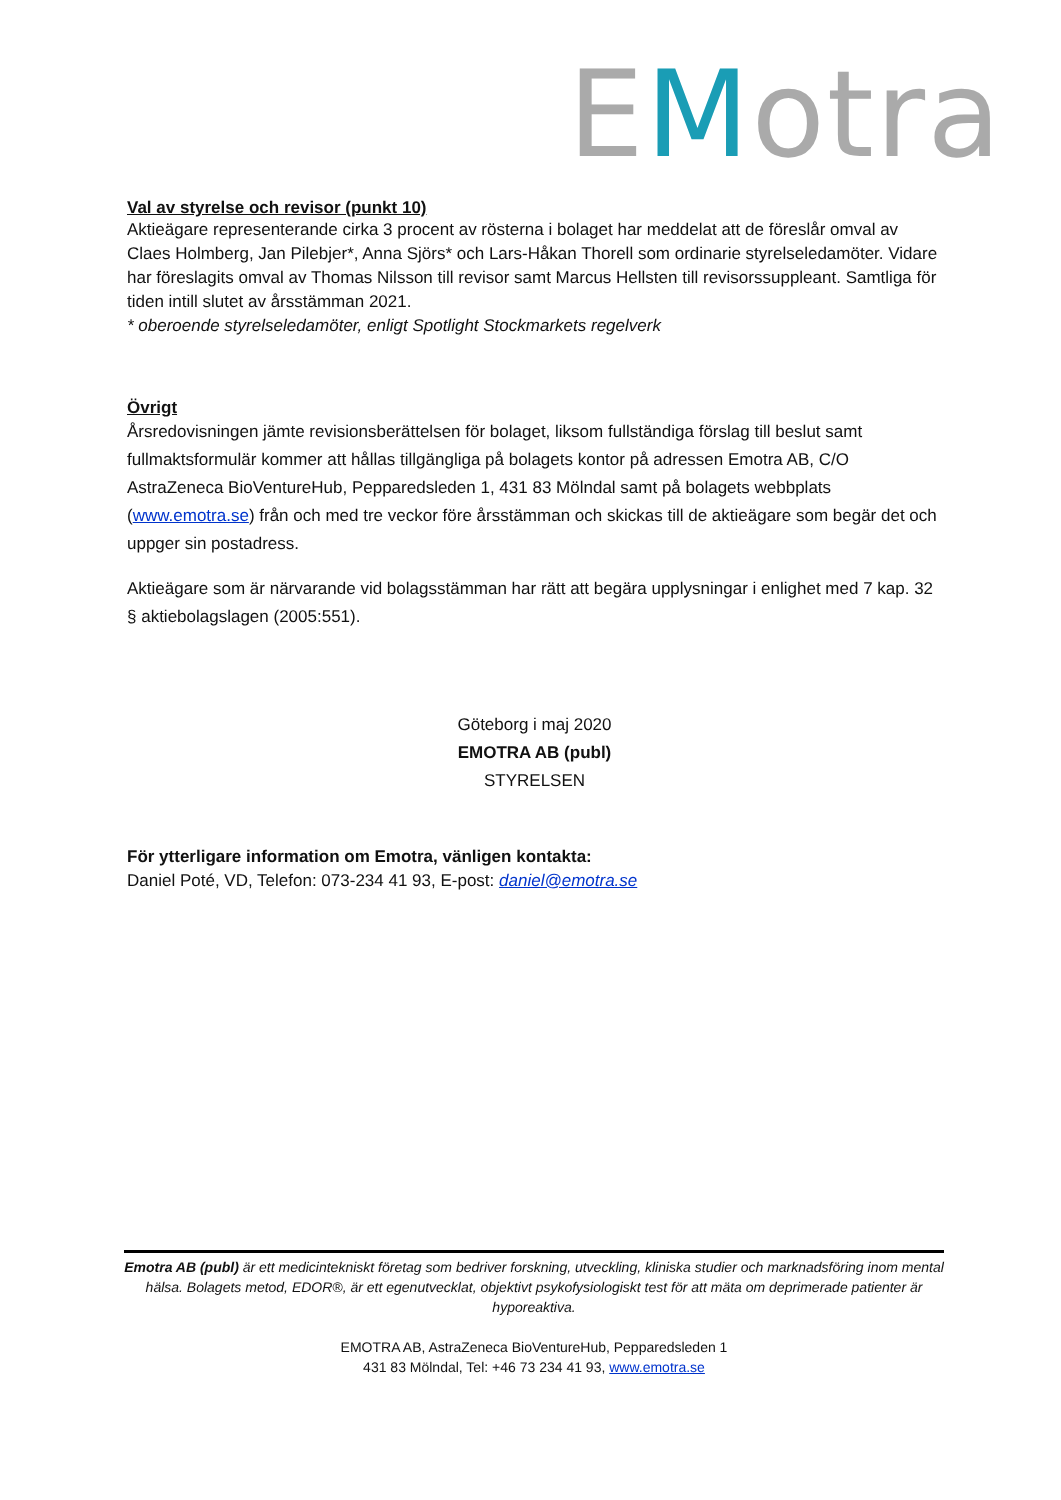EMotra
Val av styrelse och revisor (punkt 10)
Aktieägare representerande cirka 3 procent av rösterna i bolaget har meddelat att de föreslår omval av Claes Holmberg, Jan Pilebjer*, Anna Sjörs* och Lars-Håkan Thorell som ordinarie styrelseledamöter. Vidare har föreslagits omval av Thomas Nilsson till revisor samt Marcus Hellsten till revisorssuppleant. Samtliga för tiden intill slutet av årsstämman 2021.
* oberoende styrelseledamöter, enligt Spotlight Stockmarkets regelverk
Övrigt
Årsredovisningen jämte revisionsberättelsen för bolaget, liksom fullständiga förslag till beslut samt fullmaktsformulär kommer att hållas tillgängliga på bolagets kontor på adressen Emotra AB, C/O AstraZeneca BioVentureHub, Pepparedsleden 1, 431 83 Mölndal samt på bolagets webbplats (www.emotra.se) från och med tre veckor före årsstämman och skickas till de aktieägare som begär det och uppger sin postadress.
Aktieägare som är närvarande vid bolagsstämman har rätt att begära upplysningar i enlighet med 7 kap. 32 § aktiebolagslagen (2005:551).
Göteborg i maj 2020
EMOTRA AB (publ)
STYRELSEN
För ytterligare information om Emotra, vänligen kontakta:
Daniel Poté, VD, Telefon: 073-234 41 93, E-post: daniel@emotra.se
Emotra AB (publ) är ett medicintekniskt företag som bedriver forskning, utveckling, kliniska studier och marknadsföring inom mental hälsa. Bolagets metod, EDOR®, är ett egenutvecklat, objektivt psykofysiologiskt test för att mäta om deprimerade patienter är hyporeaktiva.
EMOTRA AB, AstraZeneca BioVentureHub, Pepparedsleden 1
431 83 Mölndal, Tel: +46 73 234 41 93, www.emotra.se